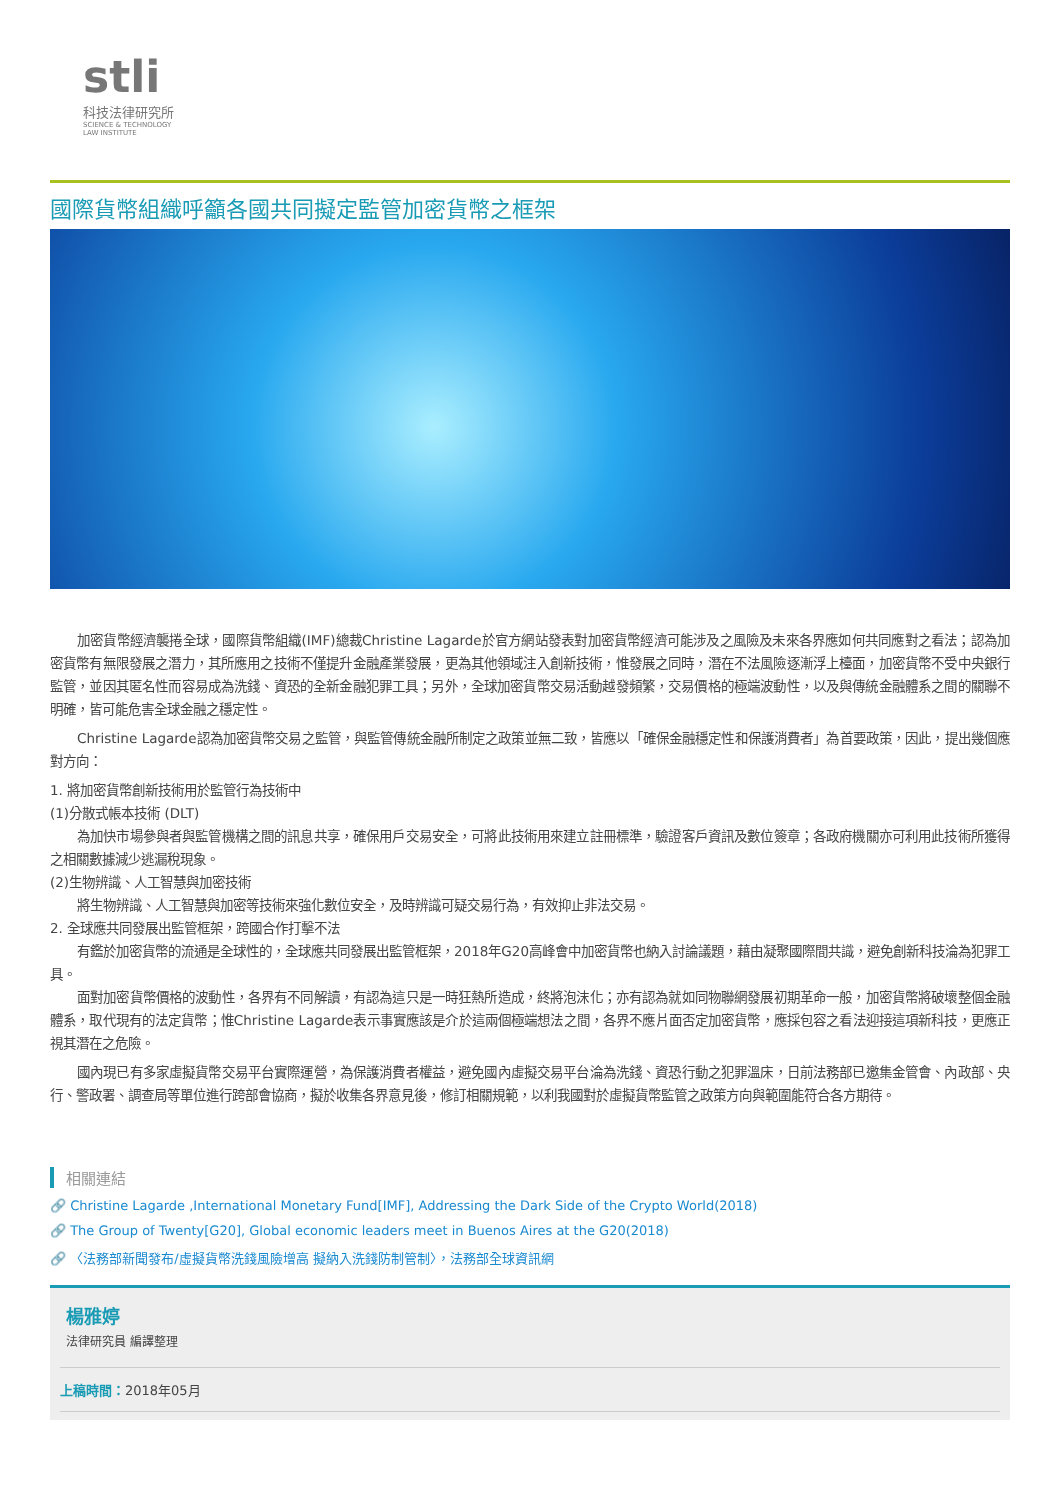stli
科技法律研究所
SCIENCE & TECHNOLOGY
LAW INSTITUTE
國際貨幣組織呼籲各國共同擬定監管加密貨幣之框架
加密貨幣經濟襲捲全球，國際貨幣組織(IMF)總裁Christine Lagarde於官方網站發表對加密貨幣經濟可能涉及之風險及未來各界應如何共同應對之看法；認為加密貨幣有無限發展之潛力，其所應用之技術不僅提升金融產業發展，更為其他領域注入創新技術，惟發展之同時，潛在不法風險逐漸浮上檯面，加密貨幣不受中央銀行監管，並因其匿名性而容易成為洗錢、資恐的全新金融犯罪工具；另外，全球加密貨幣交易活動越發頻繁，交易價格的極端波動性，以及與傳統金融體系之間的關聯不明確，皆可能危害全球金融之穩定性。
Christine Lagarde認為加密貨幣交易之監管，與監管傳統金融所制定之政策並無二致，皆應以「確保金融穩定性和保護消費者」為首要政策，因此，提出幾個應對方向：
1. 將加密貨幣創新技術用於監管行為技術中
(1)分散式帳本技術 (DLT)
為加快市場參與者與監管機構之間的訊息共享，確保用戶交易安全，可將此技術用來建立註冊標準，驗證客戶資訊及數位簽章；各政府機關亦可利用此技術所獲得之相關數據減少逃漏稅現象。
(2)生物辨識、人工智慧與加密技術
將生物辨識、人工智慧與加密等技術來強化數位安全，及時辨識可疑交易行為，有效抑止非法交易。
2. 全球應共同發展出監管框架，跨國合作打擊不法
有鑑於加密貨幣的流通是全球性的，全球應共同發展出監管框架，2018年G20高峰會中加密貨幣也納入討論議題，藉由凝聚國際間共識，避免創新科技淪為犯罪工具。
面對加密貨幣價格的波動性，各界有不同解讀，有認為這只是一時狂熱所造成，終將泡沫化；亦有認為就如同物聯網發展初期革命一般，加密貨幣將破壞整個金融體系，取代現有的法定貨幣；惟Christine Lagarde表示事實應該是介於這兩個極端想法之間，各界不應片面否定加密貨幣，應採包容之看法迎接這項新科技，更應正視其潛在之危險。
國內現已有多家虛擬貨幣交易平台實際運營，為保護消費者權益，避免國內虛擬交易平台淪為洗錢、資恐行動之犯罪溫床，日前法務部已邀集金管會、內政部、央行、警政署、調查局等單位進行跨部會協商，擬於收集各界意見後，修訂相關規範，以利我國對於虛擬貨幣監管之政策方向與範圍能符合各方期待。
相關連結
🔗 Christine Lagarde ,International Monetary Fund[IMF], Addressing the Dark Side of the Crypto World(2018)
🔗 The Group of Twenty[G20], Global economic leaders meet in Buenos Aires at the G20(2018)
🔗 〈法務部新聞發布/虛擬貨幣洗錢風險增高 擬納入洗錢防制管制〉，法務部全球資訊網
楊雅婷
法律研究員 編譯整理
上稿時間：2018年05月